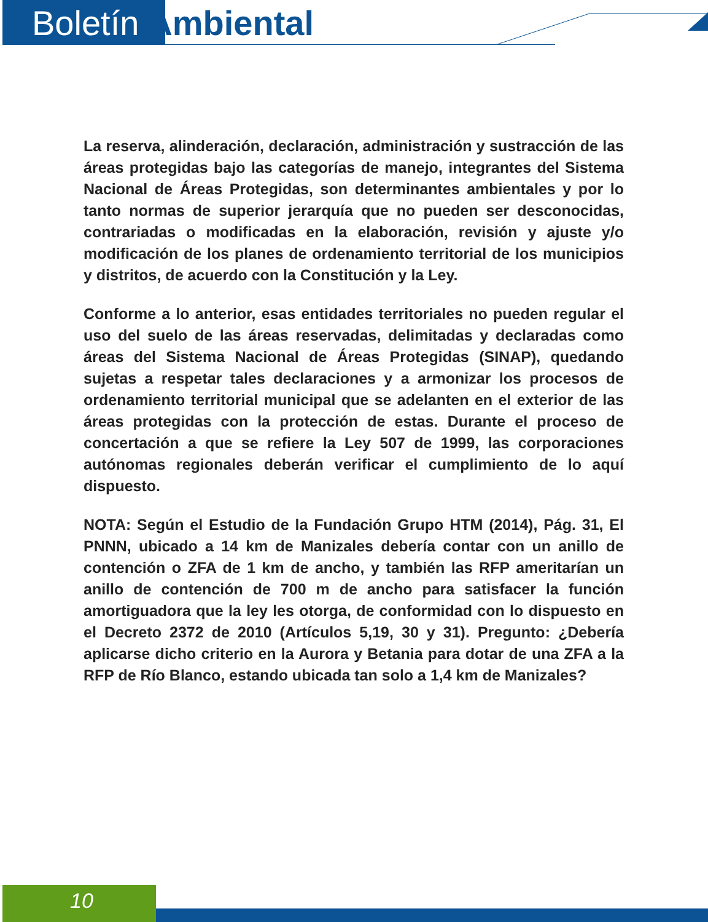Boletín Ambiental
La reserva, alinderación, declaración, administración y sustracción de las áreas protegidas bajo las categorías de manejo, integrantes del Sistema Nacional de Áreas Protegidas, son determinantes ambientales y por lo tanto normas de superior jerarquía que no pueden ser desconocidas, contrariadas o modificadas en la elaboración, revisión y ajuste y/o modificación de los planes de ordenamiento territorial de los municipios y distritos, de acuerdo con la Constitución y la Ley.
Conforme a lo anterior, esas entidades territoriales no pueden regular el uso del suelo de las áreas reservadas, delimitadas y declaradas como áreas del Sistema Nacional de Áreas Protegidas (SINAP), quedando sujetas a respetar tales declaraciones y a armonizar los procesos de ordenamiento territorial municipal que se adelanten en el exterior de las áreas protegidas con la protección de estas. Durante el proceso de concertación a que se refiere la Ley 507 de 1999, las corporaciones autónomas regionales deberán verificar el cumplimiento de lo aquí dispuesto.
NOTA: Según el Estudio de la Fundación Grupo HTM (2014), Pág. 31, El PNNN, ubicado a 14 km de Manizales debería contar con un anillo de contención o ZFA de 1 km de ancho, y también las RFP ameritarían un anillo de contención de 700 m de ancho para satisfacer la función amortiguadora que la ley les otorga, de conformidad con lo dispuesto en el Decreto 2372 de 2010 (Artículos 5,19, 30 y 31). Pregunto: ¿Debería aplicarse dicho criterio en la Aurora y Betania para dotar de una ZFA a la RFP de Río Blanco, estando ubicada tan solo a 1,4 km de Manizales?
10